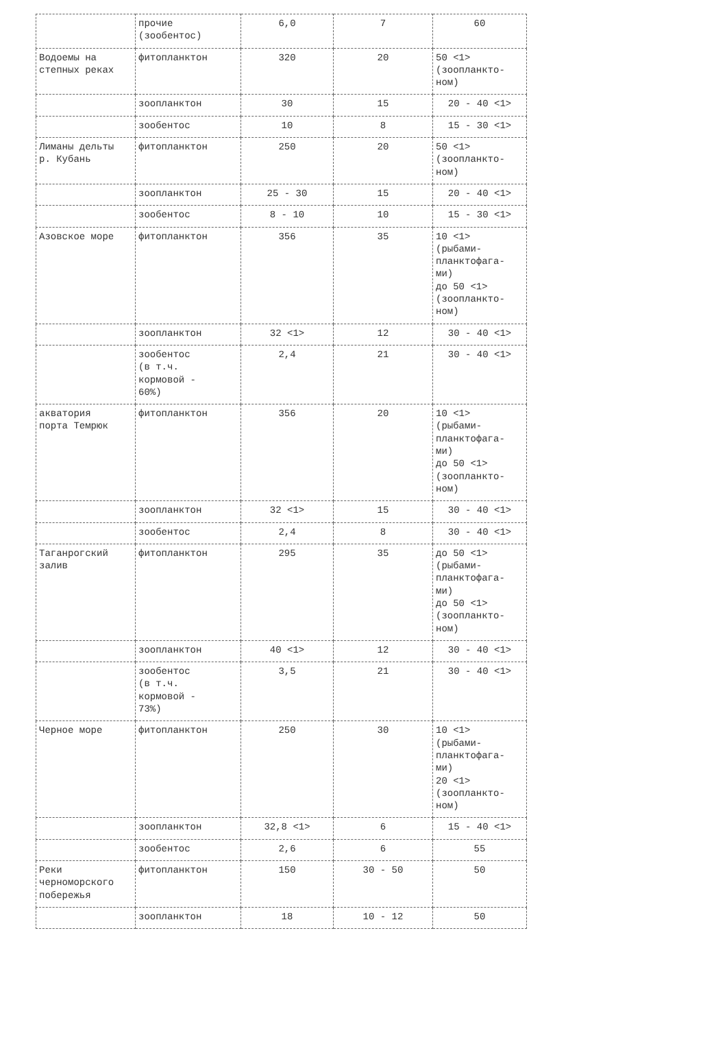| | прочие (зообентос) | 6,0 | 7 | 60 |
| Водоемы на степных реках | фитопланктон | 320 | 20 | 50 <1> (зоопланкто- ном) |
| | зоопланктон | 30 | 15 | 20 - 40 <1> |
| | зообентос | 10 | 8 | 15 - 30 <1> |
| Лиманы дельты р. Кубань | фитопланктон | 250 | 20 | 50 <1> (зоопланкто- ном) |
| | зоопланктон | 25 - 30 | 15 | 20 - 40 <1> |
| | зообентос | 8 - 10 | 10 | 15 - 30 <1> |
| Азовское море | фитопланктон | 356 | 35 | 10 <1> (рыбами- планктофага- ми) до 50 <1> (зоопланкто- ном) |
| | зоопланктон | 32 <1> | 12 | 30 - 40 <1> |
| | зообентос (в т.ч. кормовой - 60%) | 2,4 | 21 | 30 - 40 <1> |
| акватория порта Темрюк | фитопланктон | 356 | 20 | 10 <1> (рыбами- планктофага- ми) до 50 <1> (зоопланкто- ном) |
| | зоопланктон | 32 <1> | 15 | 30 - 40 <1> |
| | зообентос | 2,4 | 8 | 30 - 40 <1> |
| Таганрогский залив | фитопланктон | 295 | 35 | до 50 <1> (рыбами- планктофага- ми) до 50 <1> (зоопланкто- ном) |
| | зоопланктон | 40 <1> | 12 | 30 - 40 <1> |
| | зообентос (в т.ч. кормовой - 73%) | 3,5 | 21 | 30 - 40 <1> |
| Черное море | фитопланктон | 250 | 30 | 10 <1> (рыбами- планктофага- ми) 20 <1> (зоопланкто- ном) |
| | зоопланктон | 32,8 <1> | 6 | 15 - 40 <1> |
| | зообентос | 2,6 | 6 | 55 |
| Реки черноморского побережья | фитопланктон | 150 | 30 - 50 | 50 |
| | зоопланктон | 18 | 10 - 12 | 50 |